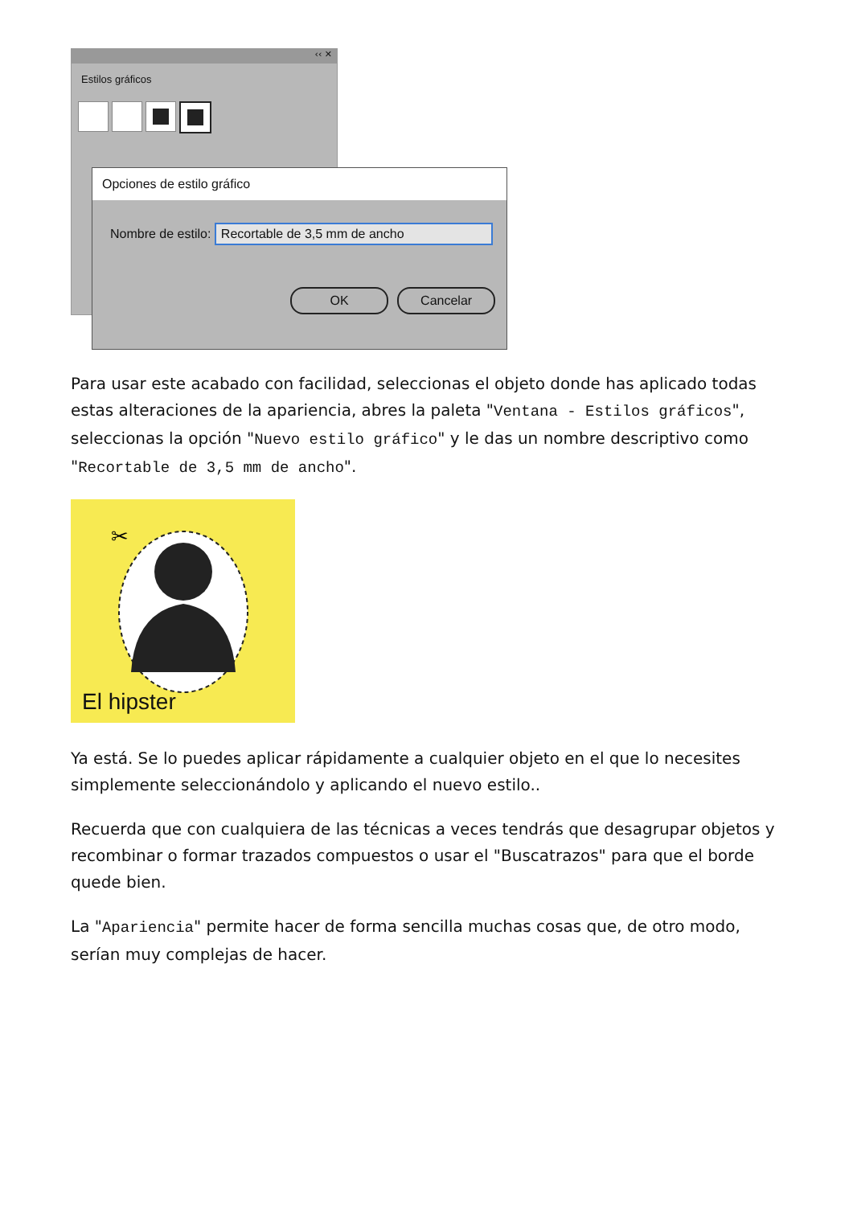‹‹ ✕
Estilos gráficos
Opciones de estilo gráfico
Nombre de estilo: Recortable de 3,5 mm de ancho
OK Cancelar
Para usar este acabado con facilidad, seleccionas el objeto donde has aplicado todas estas alteraciones de la apariencia, abres la paleta "Ventana - Estilos gráficos", seleccionas la opción "Nuevo estilo gráfico" y le das un nombre descriptivo como "Recortable de 3,5 mm de ancho".
✂
El hipster
Ya está. Se lo puedes aplicar rápidamente a cualquier objeto en el que lo necesites simplemente seleccionándolo y aplicando el nuevo estilo..
Recuerda que con cualquiera de las técnicas a veces tendrás que desagrupar objetos y recombinar o formar trazados compuestos o usar el "Buscatrazos" para que el borde quede bien.
La "Apariencia" permite hacer de forma sencilla muchas cosas que, de otro modo, serían muy complejas de hacer.